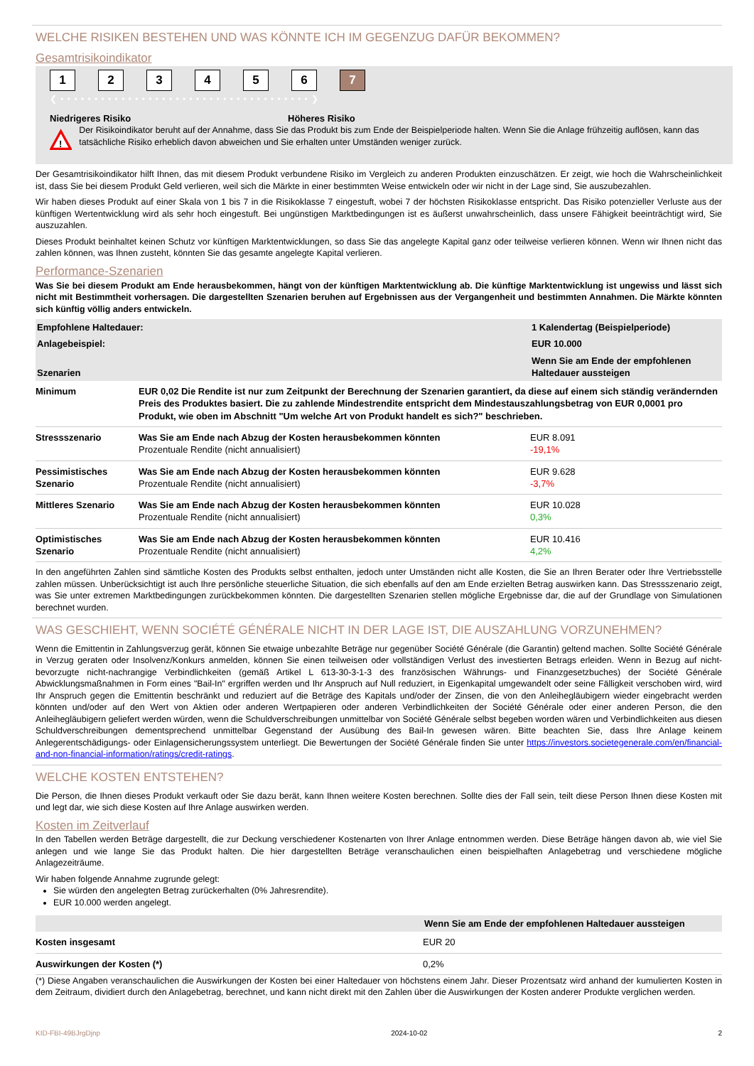WELCHE RISIKEN BESTEHEN UND WAS KÖNNTE ICH IM GEGENZUG DAFÜR BEKOMMEN?
Gesamtrisikoindikator
123456 7
❮ • • • • • • • • • • • • • • • • • • • • • • • • • • • • • • • • • • • • • ❯
Niedrigeres Risiko Höheres Risiko
!
Der Risikoindikator beruht auf der Annahme, dass Sie das Produkt bis zum Ende der Beispielperiode halten. Wenn Sie die Anlage frühzeitig auflösen, kann das tatsächliche Risiko erheblich davon abweichen und Sie erhalten unter Umständen weniger zurück.
Der Gesamtrisikoindikator hilft Ihnen, das mit diesem Produkt verbundene Risiko im Vergleich zu anderen Produkten einzuschätzen. Er zeigt, wie hoch die Wahrscheinlichkeit ist, dass Sie bei diesem Produkt Geld verlieren, weil sich die Märkte in einer bestimmten Weise entwickeln oder wir nicht in der Lage sind, Sie auszubezahlen.
Wir haben dieses Produkt auf einer Skala von 1 bis 7 in die Risikoklasse 7 eingestuft, wobei 7 der höchsten Risikoklasse entspricht. Das Risiko potenzieller Verluste aus der künftigen Wertentwicklung wird als sehr hoch eingestuft. Bei ungünstigen Marktbedingungen ist es äußerst unwahrscheinlich, dass unsere Fähigkeit beeinträchtigt wird, Sie auszuzahlen.
Dieses Produkt beinhaltet keinen Schutz vor künftigen Marktentwicklungen, so dass Sie das angelegte Kapital ganz oder teilweise verlieren können. Wenn wir Ihnen nicht das zahlen können, was Ihnen zusteht, könnten Sie das gesamte angelegte Kapital verlieren.
Performance-Szenarien
Was Sie bei diesem Produkt am Ende herausbekommen, hängt von der künftigen Marktentwicklung ab. Die künftige Marktentwicklung ist ungewiss und lässt sich nicht mit Bestimmtheit vorhersagen. Die dargestellten Szenarien beruhen auf Ergebnissen aus der Vergangenheit und bestimmten Annahmen. Die Märkte könnten sich künftig völlig anders entwickeln.
| Empfohlene Haltedauer: | | 1 Kalendertag (Beispielperiode) |
| --- | --- | --- |
| Anlagebeispiel: | | EUR 10.000 |
| Szenarien | | Wenn Sie am Ende der empfohlenen Haltedauer aussteigen |
| Minimum | EUR 0,02 Die Rendite ist nur zum Zeitpunkt der Berechnung der Szenarien garantiert, da diese auf einem sich ständig verändernden Preis des Produktes basiert. Die zu zahlende Mindestrendite entspricht dem Mindestauszahlungsbetrag von EUR 0,0001 pro Produkt, wie oben im Abschnitt "Um welche Art von Produkt handelt es sich?" beschrieben. | |
| Stressszenario | Was Sie am Ende nach Abzug der Kosten herausbekommen könnten Prozentuale Rendite (nicht annualisiert) | EUR 8.091 -19,1% |
| Pessimistisches Szenario | Was Sie am Ende nach Abzug der Kosten herausbekommen könnten Prozentuale Rendite (nicht annualisiert) | EUR 9.628 -3,7% |
| Mittleres Szenario | Was Sie am Ende nach Abzug der Kosten herausbekommen könnten Prozentuale Rendite (nicht annualisiert) | EUR 10.028 0,3% |
| Optimistisches Szenario | Was Sie am Ende nach Abzug der Kosten herausbekommen könnten Prozentuale Rendite (nicht annualisiert) | EUR 10.416 4,2% |
In den angeführten Zahlen sind sämtliche Kosten des Produkts selbst enthalten, jedoch unter Umständen nicht alle Kosten, die Sie an Ihren Berater oder Ihre Vertriebsstelle zahlen müssen. Unberücksichtigt ist auch Ihre persönliche steuerliche Situation, die sich ebenfalls auf den am Ende erzielten Betrag auswirken kann. Das Stressszenario zeigt, was Sie unter extremen Marktbedingungen zurückbekommen könnten. Die dargestellten Szenarien stellen mögliche Ergebnisse dar, die auf der Grundlage von Simulationen berechnet wurden.
WAS GESCHIEHT, WENN SOCIÉTÉ GÉNÉRALE NICHT IN DER LAGE IST, DIE AUSZAHLUNG VORZUNEHMEN?
Wenn die Emittentin in Zahlungsverzug gerät, können Sie etwaige unbezahlte Beträge nur gegenüber Société Générale (die Garantin) geltend machen. Sollte Société Générale in Verzug geraten oder Insolvenz/Konkurs anmelden, können Sie einen teilweisen oder vollständigen Verlust des investierten Betrags erleiden. Wenn in Bezug auf nicht-bevorzugte nicht-nachrangige Verbindlichkeiten (gemäß Artikel L 613-30-3-1-3 des französischen Währungs- und Finanzgesetzbuches) der Société Générale Abwicklungsmaßnahmen in Form eines "Bail-In" ergriffen werden und Ihr Anspruch auf Null reduziert, in Eigenkapital umgewandelt oder seine Fälligkeit verschoben wird, wird Ihr Anspruch gegen die Emittentin beschränkt und reduziert auf die Beträge des Kapitals und/oder der Zinsen, die von den Anleihegläubigern wieder eingebracht werden könnten und/oder auf den Wert von Aktien oder anderen Wertpapieren oder anderen Verbindlichkeiten der Société Générale oder einer anderen Person, die den Anleihegläubigern geliefert werden würden, wenn die Schuldverschreibungen unmittelbar von Société Générale selbst begeben worden wären und Verbindlichkeiten aus diesen Schuldverschreibungen dementsprechend unmittelbar Gegenstand der Ausübung des Bail-In gewesen wären. Bitte beachten Sie, dass Ihre Anlage keinem Anlegerentschädigungs- oder Einlagensicherungssystem unterliegt. Die Bewertungen der Société Générale finden Sie unter https://investors.societegenerale.com/en/financial-and-non-financial-information/ratings/credit-ratings.
WELCHE KOSTEN ENTSTEHEN?
Die Person, die Ihnen dieses Produkt verkauft oder Sie dazu berät, kann Ihnen weitere Kosten berechnen. Sollte dies der Fall sein, teilt diese Person Ihnen diese Kosten mit und legt dar, wie sich diese Kosten auf Ihre Anlage auswirken werden.
Kosten im Zeitverlauf
In den Tabellen werden Beträge dargestellt, die zur Deckung verschiedener Kostenarten von Ihrer Anlage entnommen werden. Diese Beträge hängen davon ab, wie viel Sie anlegen und wie lange Sie das Produkt halten. Die hier dargestellten Beträge veranschaulichen einen beispielhaften Anlagebetrag und verschiedene mögliche Anlagezeiträume.
Wir haben folgende Annahme zugrunde gelegt:
Sie würden den angelegten Betrag zurückerhalten (0% Jahresrendite).
EUR 10.000 werden angelegt.
| | Wenn Sie am Ende der empfohlenen Haltedauer aussteigen |
| --- | --- |
| Kosten insgesamt | EUR 20 |
| Auswirkungen der Kosten (*) | 0,2% |
(*) Diese Angaben veranschaulichen die Auswirkungen der Kosten bei einer Haltedauer von höchstens einem Jahr. Dieser Prozentsatz wird anhand der kumulierten Kosten in dem Zeitraum, dividiert durch den Anlagebetrag, berechnet, und kann nicht direkt mit den Zahlen über die Auswirkungen der Kosten anderer Produkte verglichen werden.
KID-FBI-49BJrgDjnp 2024-10-02 2